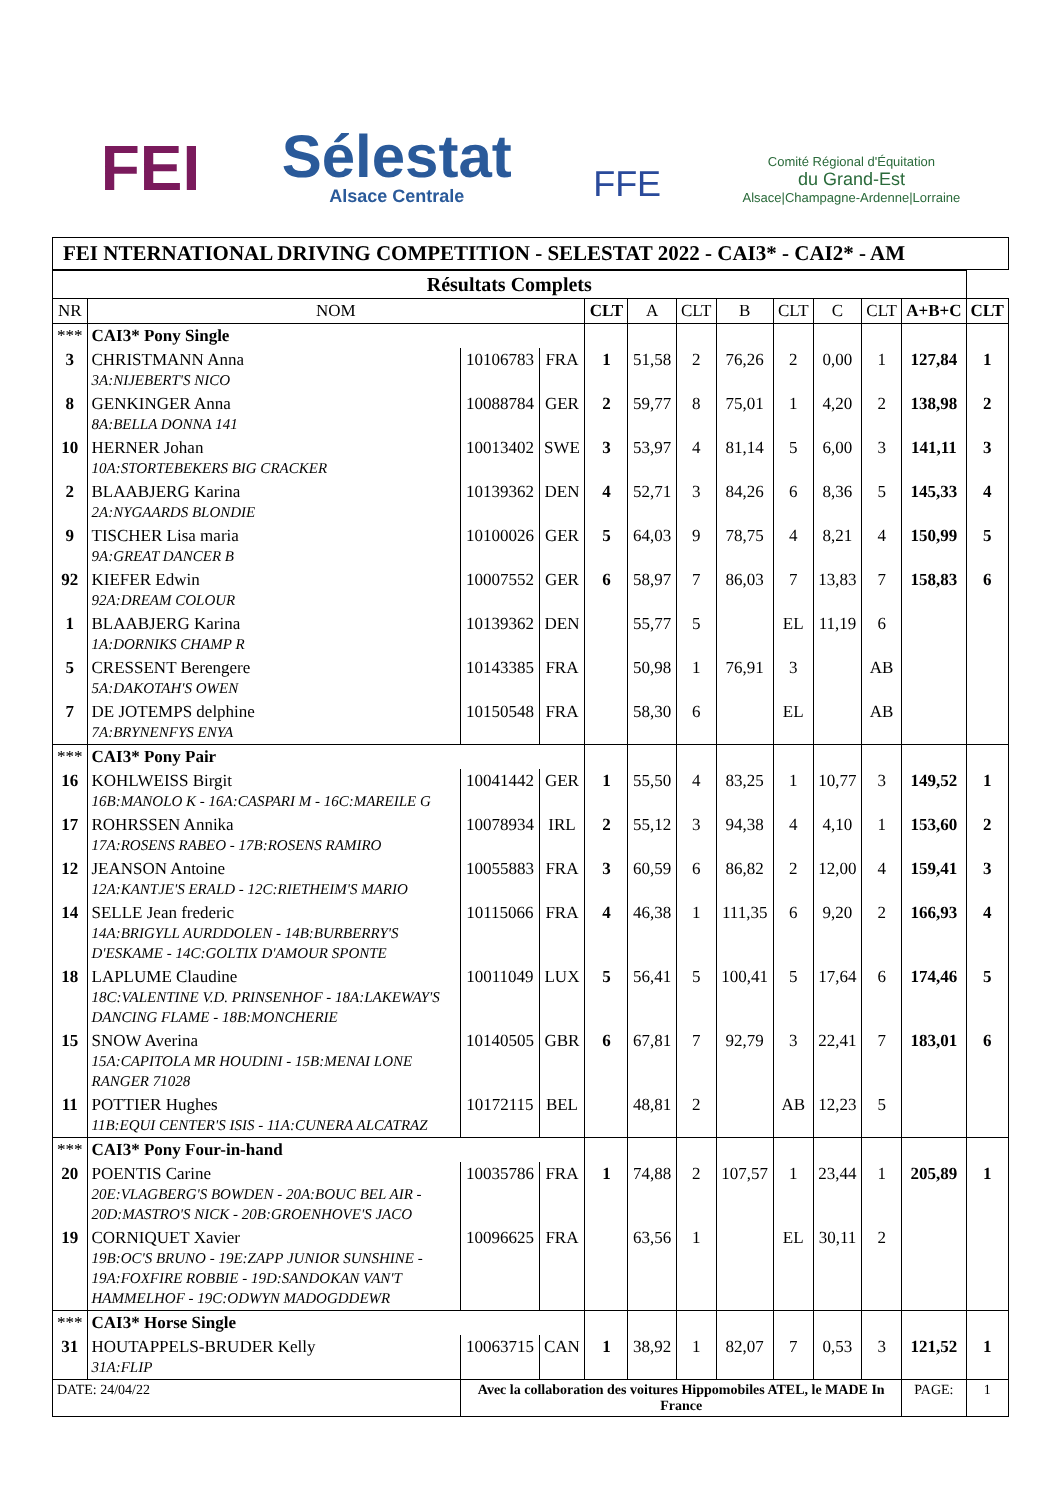FEI
Sélestat
Alsace Centrale
FFE
Comité Régional d'Équitation
du Grand-Est
Alsace|Champagne-Ardenne|Lorraine
FEI NTERNATIONAL DRIVING COMPETITION - SELESTAT 2022 - CAI3* - CAI2* - AM
| Résultats Complets | | | | | | | | | | | | |
| --- | --- | --- | --- | --- | --- | --- | --- | --- | --- | --- | --- | --- |
| NR | NOM | | | CLT | A | CLT | B | CLT | C | CLT | A+B+C | CLT |
| *** | CAI3* Pony Single | | | | | | | | | | | |
| 3 | CHRISTMANN Anna 3A:NIJEBERT'S NICO | 10106783 | FRA | 1 | 51,58 | 2 | 76,26 | 2 | 0,00 | 1 | 127,84 | 1 |
| 8 | GENKINGER Anna 8A:BELLA DONNA 141 | 10088784 | GER | 2 | 59,77 | 8 | 75,01 | 1 | 4,20 | 2 | 138,98 | 2 |
| 10 | HERNER Johan 10A:STORTEBEKERS BIG CRACKER | 10013402 | SWE | 3 | 53,97 | 4 | 81,14 | 5 | 6,00 | 3 | 141,11 | 3 |
| 2 | BLAABJERG Karina 2A:NYGAARDS BLONDIE | 10139362 | DEN | 4 | 52,71 | 3 | 84,26 | 6 | 8,36 | 5 | 145,33 | 4 |
| 9 | TISCHER Lisa maria 9A:GREAT DANCER B | 10100026 | GER | 5 | 64,03 | 9 | 78,75 | 4 | 8,21 | 4 | 150,99 | 5 |
| 92 | KIEFER Edwin 92A:DREAM COLOUR | 10007552 | GER | 6 | 58,97 | 7 | 86,03 | 7 | 13,83 | 7 | 158,83 | 6 |
| 1 | BLAABJERG Karina 1A:DORNIKS CHAMP R | 10139362 | DEN | | 55,77 | 5 | | EL | 11,19 | 6 | | |
| 5 | CRESSENT Berengere 5A:DAKOTAH'S OWEN | 10143385 | FRA | | 50,98 | 1 | 76,91 | 3 | | AB | | |
| 7 | DE JOTEMPS delphine 7A:BRYNENFYS ENYA | 10150548 | FRA | | 58,30 | 6 | | EL | | AB | | |
| *** | CAI3* Pony Pair | | | | | | | | | | | |
| 16 | KOHLWEISS Birgit 16B:MANOLO K - 16A:CASPARI M - 16C:MAREILE G | 10041442 | GER | 1 | 55,50 | 4 | 83,25 | 1 | 10,77 | 3 | 149,52 | 1 |
| 17 | ROHRSSEN Annika 17A:ROSENS RABEO - 17B:ROSENS RAMIRO | 10078934 | IRL | 2 | 55,12 | 3 | 94,38 | 4 | 4,10 | 1 | 153,60 | 2 |
| 12 | JEANSON Antoine 12A:KANTJE'S ERALD - 12C:RIETHEIM'S MARIO | 10055883 | FRA | 3 | 60,59 | 6 | 86,82 | 2 | 12,00 | 4 | 159,41 | 3 |
| 14 | SELLE Jean frederic 14A:BRIGYLL AURDDOLEN - 14B:BURBERRY'S D'ESKAME - 14C:GOLTIX D'AMOUR SPONTE | 10115066 | FRA | 4 | 46,38 | 1 | 111,35 | 6 | 9,20 | 2 | 166,93 | 4 |
| 18 | LAPLUME Claudine 18C:VALENTINE V.D. PRINSENHOF - 18A:LAKEWAY'S DANCING FLAME - 18B:MONCHERIE | 10011049 | LUX | 5 | 56,41 | 5 | 100,41 | 5 | 17,64 | 6 | 174,46 | 5 |
| 15 | SNOW Averina 15A:CAPITOLA MR HOUDINI - 15B:MENAI LONE RANGER 71028 | 10140505 | GBR | 6 | 67,81 | 7 | 92,79 | 3 | 22,41 | 7 | 183,01 | 6 |
| 11 | POTTIER Hughes 11B:EQUI CENTER'S ISIS - 11A:CUNERA ALCATRAZ | 10172115 | BEL | | 48,81 | 2 | | AB | 12,23 | 5 | | |
| *** | CAI3* Pony Four-in-hand | | | | | | | | | | | |
| 20 | POENTIS Carine 20E:VLAGBERG'S BOWDEN - 20A:BOUC BEL AIR - 20D:MASTRO'S NICK - 20B:GROENHOVE'S JACO | 10035786 | FRA | 1 | 74,88 | 2 | 107,57 | 1 | 23,44 | 1 | 205,89 | 1 |
| 19 | CORNIQUET Xavier 19B:OC'S BRUNO - 19E:ZAPP JUNIOR SUNSHINE - 19A:FOXFIRE ROBBIE - 19D:SANDOKAN VAN'T HAMMELHOF - 19C:ODWYN MADOGDDEWR | 10096625 | FRA | | 63,56 | 1 | | EL | 30,11 | 2 | | |
| *** | CAI3* Horse Single | | | | | | | | | | | |
| 31 | HOUTAPPELS-BRUDER Kelly 31A:FLIP | 10063715 | CAN | 1 | 38,92 | 1 | 82,07 | 7 | 0,53 | 3 | 121,52 | 1 |
| DATE: 24/04/22 | | Avec la collaboration des voitures Hippomobiles ATEL, le MADE In France | | | | | | | | | PAGE: | 1 |